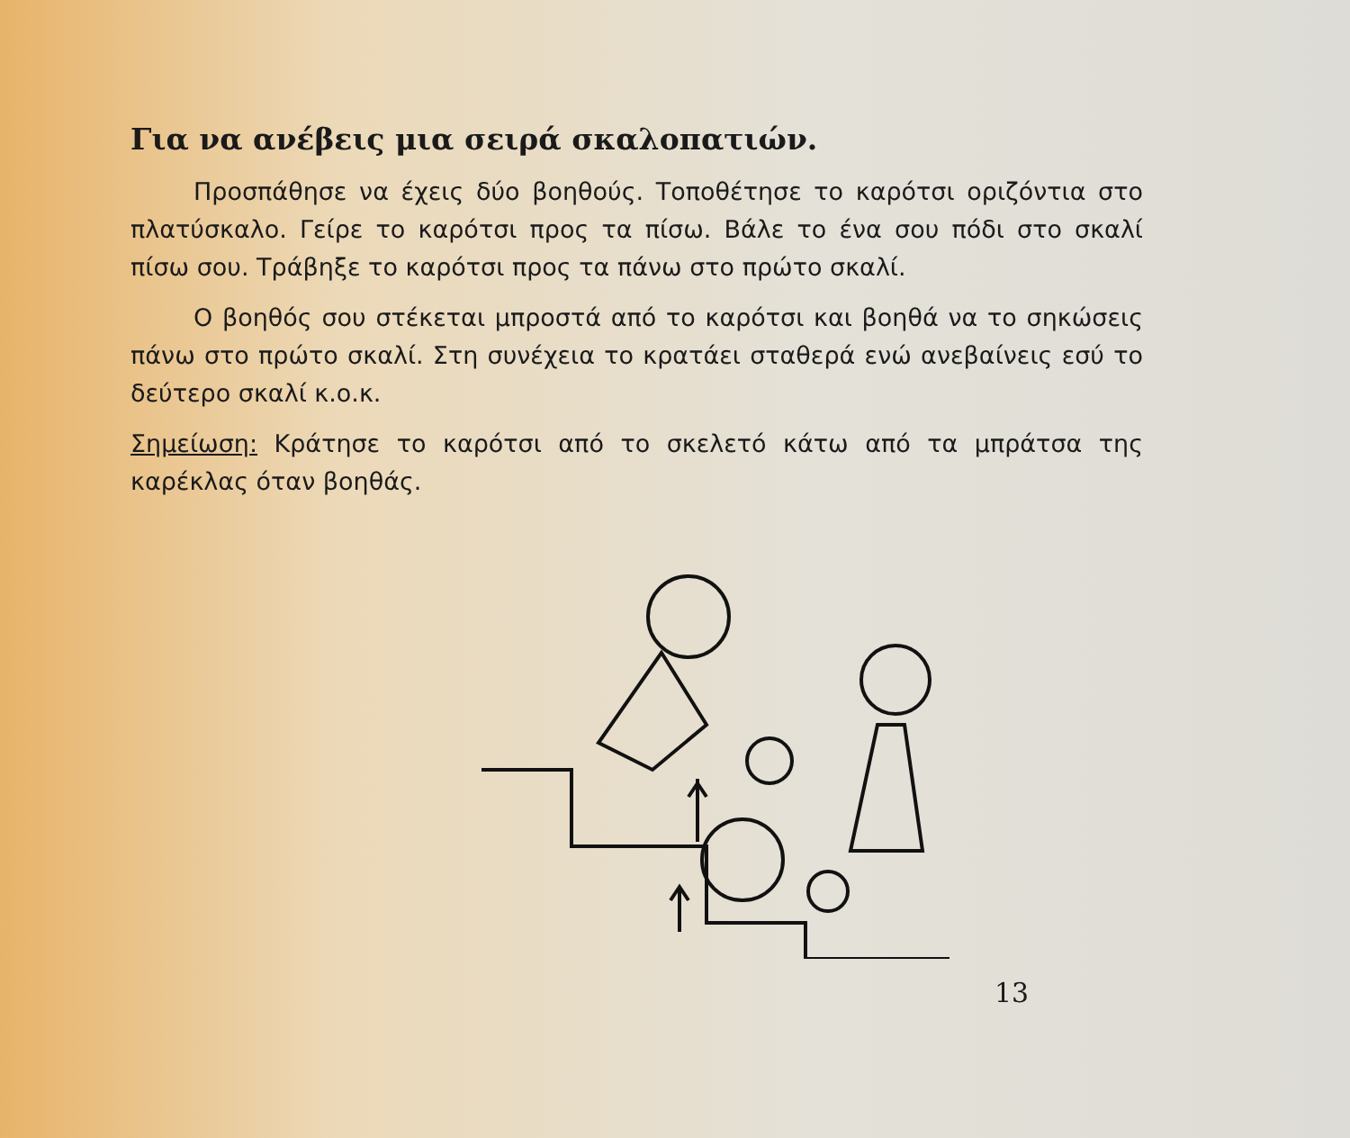Για να ανέβεις μια σειρά σκαλοπατιών.
Προσπάθησε να έχεις δύο βοηθούς. Τοποθέτησε το καρότσι οριζόντια στο πλατύσκαλο. Γείρε το καρότσι προς τα πίσω. Βάλε το ένα σου πόδι στο σκαλί πίσω σου. Τράβηξε το καρότσι προς τα πάνω στο πρώτο σκαλί.
Ο βοηθός σου στέκεται μπροστά από το καρότσι και βοηθά να το σηκώσεις πάνω στο πρώτο σκαλί. Στη συνέχεια το κρατάει σταθερά ενώ ανεβαίνεις εσύ το δεύτερο σκαλί κ.ο.κ.
Σημείωση: Κράτησε το καρότσι από το σκελετό κάτω από τα μπράτσα της καρέκλας όταν βοηθάς.
13